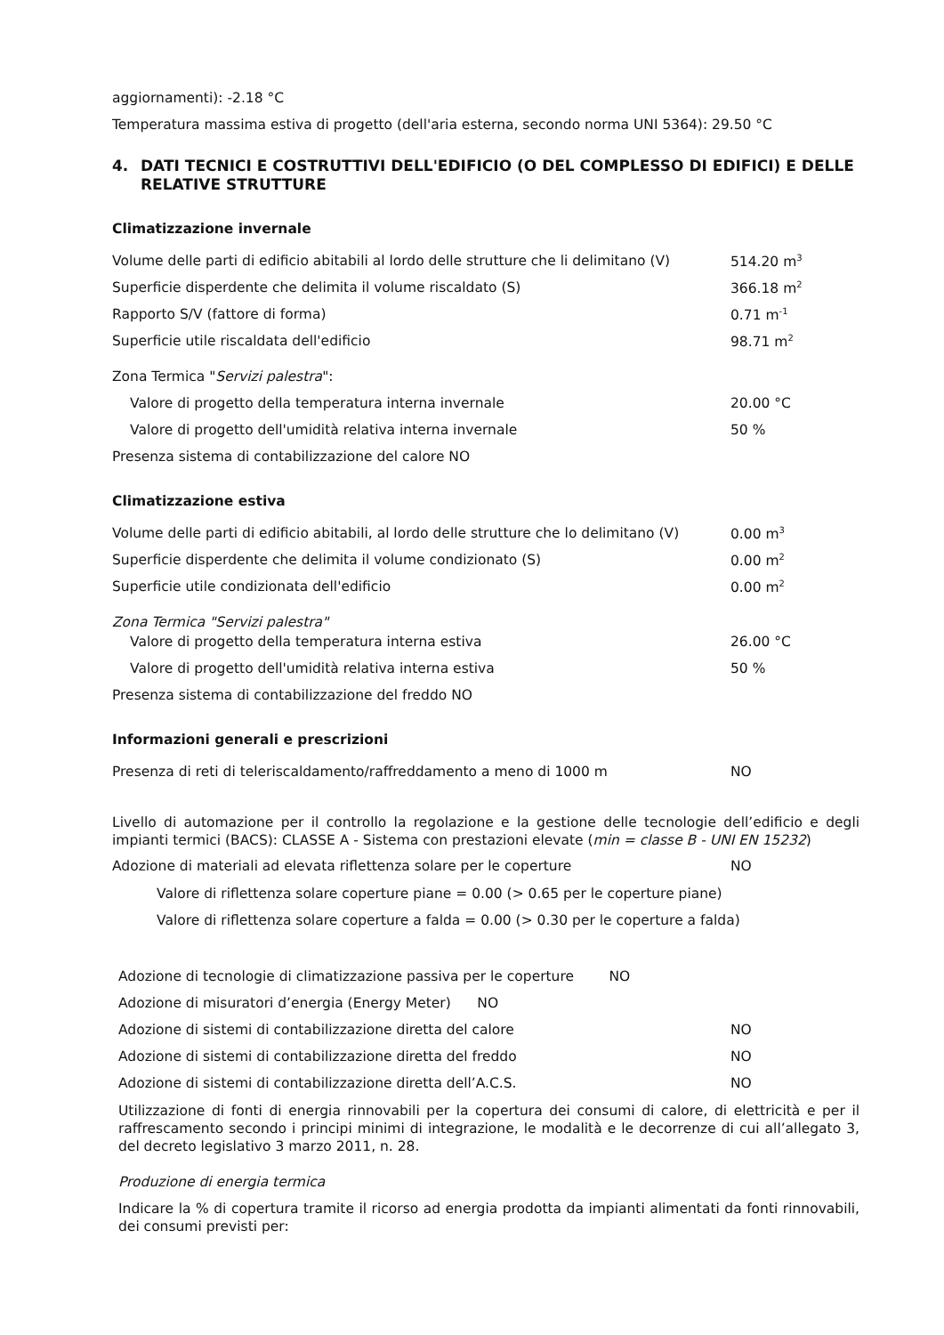aggiornamenti): -2.18 °C
Temperatura massima estiva di progetto (dell'aria esterna, secondo norma UNI 5364): 29.50 °C
4. DATI TECNICI E COSTRUTTIVI DELL'EDIFICIO (O DEL COMPLESSO DI EDIFICI) E DELLE RELATIVE STRUTTURE
Climatizzazione invernale
| Volume delle parti di edificio abitabili al lordo delle strutture che li delimitano (V) | 514.20 m<sup>3</sup> |
| Superficie disperdente che delimita il volume riscaldato (S) | 366.18 m<sup>2</sup> |
| Rapporto S/V (fattore di forma) | 0.71 m<sup>-1</sup> |
| Superficie utile riscaldata dell'edificio | 98.71 m<sup>2</sup> |
| Zona Termica " Servizi palestra ": | |
| Valore di progetto della temperatura interna invernale | 20.00 °C |
| Valore di progetto dell'umidità relativa interna invernale | 50 % |
| Presenza sistema di contabilizzazione del calore NO | |
Climatizzazione estiva
| Volume delle parti di edificio abitabili, al lordo delle strutture che lo delimitano (V) | 0.00 m<sup>3</sup> |
| Superficie disperdente che delimita il volume condizionato (S) | 0.00 m<sup>2</sup> |
| Superficie utile condizionata dell'edificio | 0.00 m<sup>2</sup> |
| Zona Termica "Servizi palestra" | |
| Valore di progetto della temperatura interna estiva | 26.00 °C |
| Valore di progetto dell'umidità relativa interna estiva | 50 % |
| Presenza sistema di contabilizzazione del freddo NO | |
Informazioni generali e prescrizioni
| Presenza di reti di teleriscaldamento/raffreddamento a meno di 1000 m | NO |
Livello di automazione per il controllo la regolazione e la gestione delle tecnologie dell’edificio e degli impianti termici (BACS): CLASSE A - Sistema con prestazioni elevate (min = classe B - UNI EN 15232)
| Adozione di materiali ad elevata riflettenza solare per le coperture | NO |
Valore di riflettenza solare coperture piane = 0.00 (> 0.65 per le coperture piane)
Valore di riflettenza solare coperture a falda = 0.00 (> 0.30 per le coperture a falda)
| Adozione di tecnologie di climatizzazione passiva per le coperture NO | |
| Adozione di misuratori d’energia (Energy Meter) NO | |
| Adozione di sistemi di contabilizzazione diretta del calore | NO |
| Adozione di sistemi di contabilizzazione diretta del freddo | NO |
| Adozione di sistemi di contabilizzazione diretta dell’A.C.S. | NO |
Utilizzazione di fonti di energia rinnovabili per la copertura dei consumi di calore, di elettricità e per il raffrescamento secondo i principi minimi di integrazione, le modalità e le decorrenze di cui all’allegato 3, del decreto legislativo 3 marzo 2011, n. 28.
Produzione di energia termica
Indicare la % di copertura tramite il ricorso ad energia prodotta da impianti alimentati da fonti rinnovabili, dei consumi previsti per: